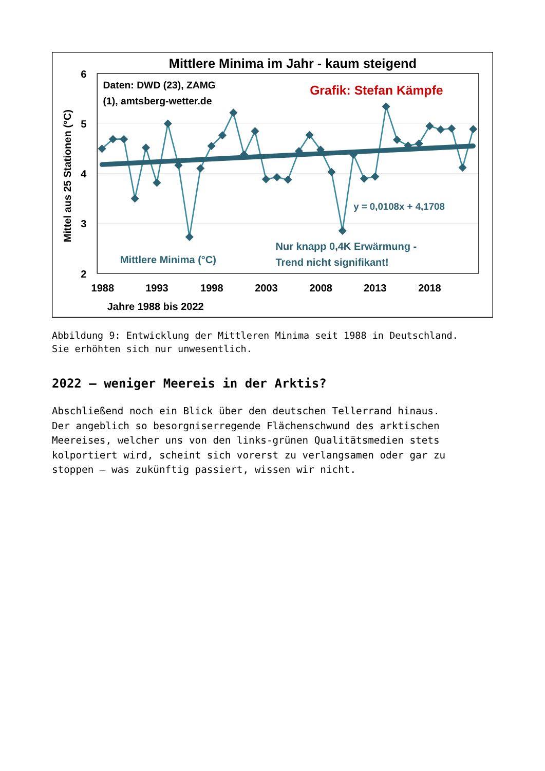Mittlere Minima im Jahr - kaum steigend
6
5
4
3
2
1988
1993
1998
2003
2008
2013
2018
Jahre 1988 bis 2022
Mittel aus 25 Stationen (°C)
Daten: DWD (23), ZAMG
(1), amtsberg-wetter.de
Grafik: Stefan Kämpfe
y = 0,0108x + 4,1708
Nur knapp 0,4K Erwärmung -
Trend nicht signifikant!
Mittlere Minima (°C)
Abbildung 9: Entwicklung der Mittleren Minima seit 1988 in Deutschland.
Sie erhöhten sich nur unwesentlich.
2022 – weniger Meereis in der Arktis?
Abschließend noch ein Blick über den deutschen Tellerrand hinaus.
Der angeblich so besorgniserregende Flächenschwund des arktischen
Meereises, welcher uns von den links-grünen Qualitätsmedien stets
kolportiert wird, scheint sich vorerst zu verlangsamen oder gar zu
stoppen – was zukünftig passiert, wissen wir nicht.